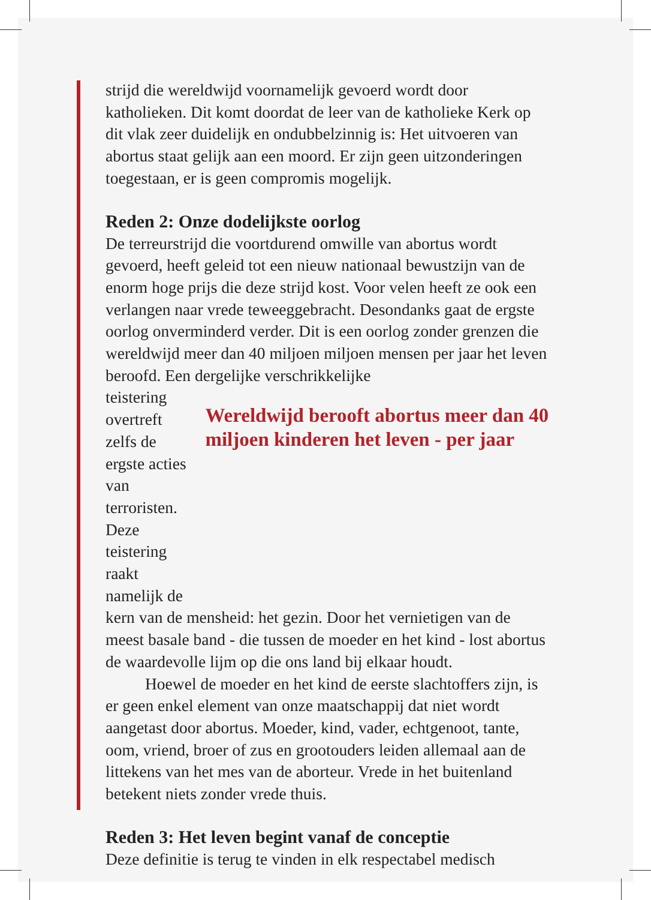strijd die wereldwijd voornamelijk gevoerd wordt door katholieken. Dit komt doordat de leer van de katholieke Kerk op dit vlak zeer duidelijk en ondubbelzinnig is: Het uitvoeren van abortus staat gelijk aan een moord. Er zijn geen uitzonderingen toegestaan, er is geen compromis mogelijk.
Reden 2: Onze dodelijkste oorlog
De terreurstrijd die voortdurend omwille van abortus wordt gevoerd, heeft geleid tot een nieuw nationaal bewustzijn van de enorm hoge prijs die deze strijd kost. Voor velen heeft ze ook een verlangen naar vrede teweeggebracht. Desondanks gaat de ergste oorlog onverminderd verder. Dit is een oorlog zonder grenzen die wereldwijd meer dan 40 miljoen miljoen mensen per jaar het leven beroofd. Een dergelijke verschrikkelijke
teistering overtreft zelfs de ergste acties van terroristen. Deze teistering raakt namelijk de
Wereldwijd berooft abortus meer dan 40 miljoen kinderen het leven - per jaar
kern van de mensheid: het gezin. Door het vernietigen van de meest basale band - die tussen de moeder en het kind - lost abortus de waardevolle lijm op die ons land bij elkaar houdt.
Hoewel de moeder en het kind de eerste slachtoffers zijn, is er geen enkel element van onze maatschappij dat niet wordt aangetast door abortus. Moeder, kind, vader, echtgenoot, tante, oom, vriend, broer of zus en grootouders leiden allemaal aan de littekens van het mes van de aborteur. Vrede in het buitenland betekent niets zonder vrede thuis.
Reden 3: Het leven begint vanaf de conceptie
Deze definitie is terug te vinden in elk respectabel medisch